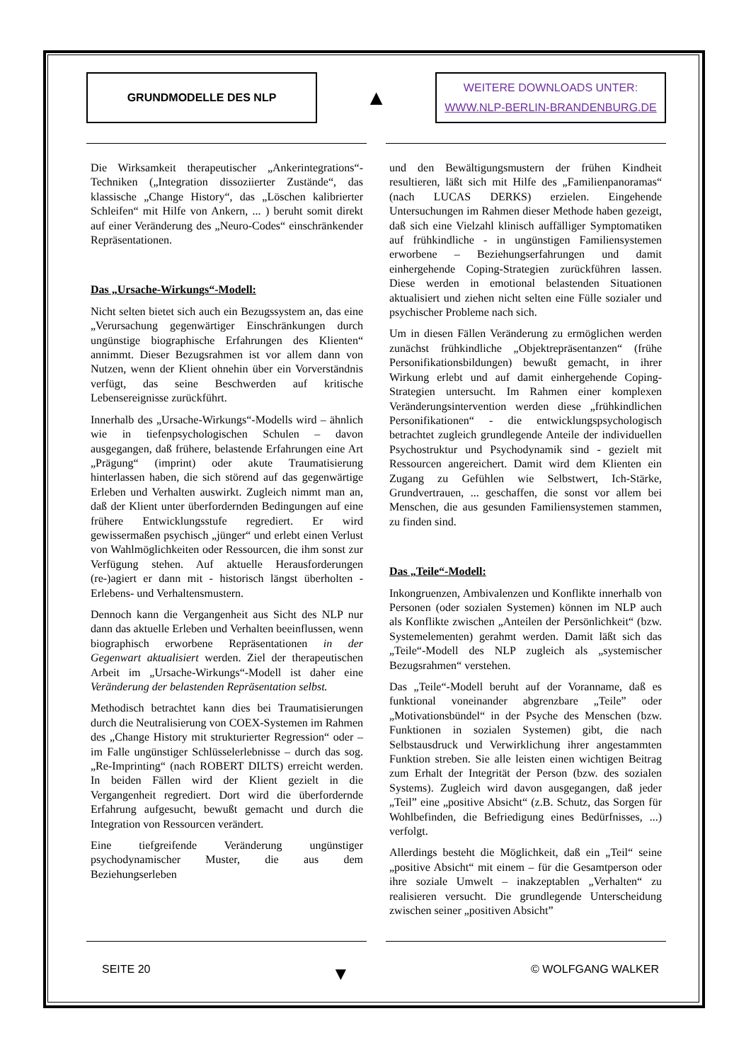GRUNDMODELLE DES NLP
▲
WEITERE DOWNLOADS UNTER:
WWW.NLP-BERLIN-BRANDENBURG.DE
Die Wirksamkeit therapeutischer „Ankerintegrations“-Techniken („Integration dissoziierter Zustände“, das klassische „Change History“, das „Löschen kalibrierter Schleifen“ mit Hilfe von Ankern, ... ) beruht somit direkt auf einer Veränderung des „Neuro-Codes“ einschränkender Repräsentationen.
Das „Ursache-Wirkungs“-Modell:
Nicht selten bietet sich auch ein Bezugssystem an, das eine „Verursachung gegenwärtiger Einschränkungen durch ungünstige biographische Erfahrungen des Klienten“ annimmt. Dieser Bezugsrahmen ist vor allem dann von Nutzen, wenn der Klient ohnehin über ein Vorverständnis verfügt, das seine Beschwerden auf kritische Lebensereignisse zurückführt.
Innerhalb des „Ursache-Wirkungs“-Modells wird – ähnlich wie in tiefenpsychologischen Schulen – davon ausgegangen, daß frühere, belastende Erfahrungen eine Art „Prägung“ (imprint) oder akute Traumatisierung hinterlassen haben, die sich störend auf das gegenwärtige Erleben und Verhalten auswirkt. Zugleich nimmt man an, daß der Klient unter überfordernden Bedingungen auf eine frühere Entwicklungsstufe regrediert. Er wird gewissermaßen psychisch „jünger“ und erlebt einen Verlust von Wahlmöglichkeiten oder Ressourcen, die ihm sonst zur Verfügung stehen. Auf aktuelle Herausforderungen (re-)agiert er dann mit - historisch längst überholten - Erlebens- und Verhaltensmustern.
Dennoch kann die Vergangenheit aus Sicht des NLP nur dann das aktuelle Erleben und Verhalten beeinflussen, wenn biographisch erworbene Repräsentationen in der Gegenwart aktualisiert werden. Ziel der therapeutischen Arbeit im „Ursache-Wirkungs“-Modell ist daher eine Veränderung der belastenden Repräsentation selbst.
Methodisch betrachtet kann dies bei Traumatisierungen durch die Neutralisierung von COEX-Systemen im Rahmen des „Change History mit strukturierter Regression“ oder – im Falle ungünstiger Schlüsselerlebnisse – durch das sog. „Re-Imprinting“ (nach ROBERT DILTS) erreicht werden. In beiden Fällen wird der Klient gezielt in die Vergangenheit regrediert. Dort wird die überfordernde Erfahrung aufgesucht, bewußt gemacht und durch die Integration von Ressourcen verändert.
Eine tiefgreifende Veränderung ungünstiger psychodynamischer Muster, die aus dem Beziehungserleben
und den Bewältigungsmustern der frühen Kindheit resultieren, läßt sich mit Hilfe des „Familienpanoramas“ (nach LUCAS DERKS) erzielen. Eingehende Untersuchungen im Rahmen dieser Methode haben gezeigt, daß sich eine Vielzahl klinisch auffälliger Symptomatiken auf frühkindliche - in ungünstigen Familiensystemen erworbene – Beziehungserfahrungen und damit einhergehende Coping-Strategien zurückführen lassen. Diese werden in emotional belastenden Situationen aktualisiert und ziehen nicht selten eine Fülle sozialer und psychischer Probleme nach sich.
Um in diesen Fällen Veränderung zu ermöglichen werden zunächst frühkindliche „Objektrepräsentanzen“ (frühe Personifikationsbildungen) bewußt gemacht, in ihrer Wirkung erlebt und auf damit einhergehende Coping-Strategien untersucht. Im Rahmen einer komplexen Veränderungsintervention werden diese „frühkindlichen Personifikationen“ - die entwicklungspsychologisch betrachtet zugleich grundlegende Anteile der individuellen Psychostruktur und Psychodynamik sind - gezielt mit Ressourcen angereichert. Damit wird dem Klienten ein Zugang zu Gefühlen wie Selbstwert, Ich-Stärke, Grundvertrauen, ... geschaffen, die sonst vor allem bei Menschen, die aus gesunden Familiensystemen stammen, zu finden sind.
Das „Teile“-Modell:
Inkongruenzen, Ambivalenzen und Konflikte innerhalb von Personen (oder sozialen Systemen) können im NLP auch als Konflikte zwischen „Anteilen der Persönlichkeit“ (bzw. Systemelementen) gerahmt werden. Damit läßt sich das „Teile“-Modell des NLP zugleich als „systemischer Bezugsrahmen“ verstehen.
Das „Teile“-Modell beruht auf der Voranname, daß es funktional voneinander abgrenzbare „Teile” oder „Motivationsbündel“ in der Psyche des Menschen (bzw. Funktionen in sozialen Systemen) gibt, die nach Selbstausdruck und Verwirklichung ihrer angestammten Funktion streben. Sie alle leisten einen wichtigen Beitrag zum Erhalt der Integrität der Person (bzw. des sozialen Systems). Zugleich wird davon ausgegangen, daß jeder „Teil” eine „positive Absicht“ (z.B. Schutz, das Sorgen für Wohlbefinden, die Befriedigung eines Bedürfnisses, ...) verfolgt.
Allerdings besteht die Möglichkeit, daß ein „Teil“ seine „positive Absicht“ mit einem – für die Gesamtperson oder ihre soziale Umwelt – inakzeptablen „Verhalten“ zu realisieren versucht. Die grundlegende Unterscheidung zwischen seiner „positiven Absicht”
SEITE 20 ▼ © WOLFGANG WALKER